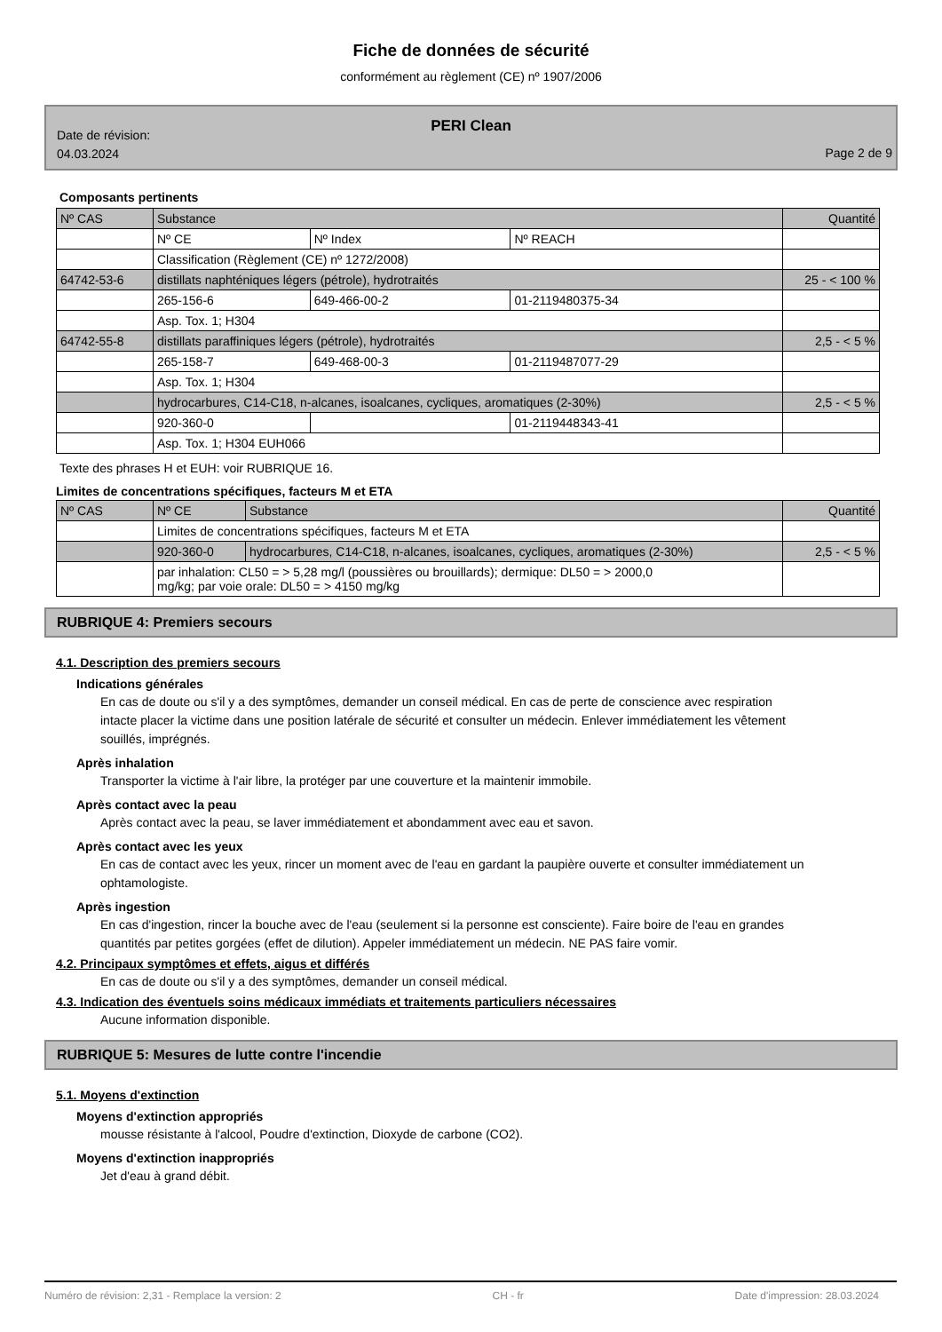Fiche de données de sécurité
conformément au règlement (CE) nº 1907/2006
PERI Clean
Date de révision:
04.03.2024
Page 2 de 9
Composants pertinents
| Nº CAS | Substance | | | Quantité |
| | Nº CE | Nº Index | Nº REACH | |
| | Classification (Règlement (CE) nº 1272/2008) | | | |
| 64742-53-6 | distillats naphténiques légers (pétrole), hydrotraités | | | 25 - < 100 % |
| | 265-156-6 | 649-466-00-2 | 01-2119480375-34 | |
| | Asp. Tox. 1; H304 | | | |
| 64742-55-8 | distillats paraffiniques légers (pétrole), hydrotraités | | | 2,5 - < 5 % |
| | 265-158-7 | 649-468-00-3 | 01-2119487077-29 | |
| | Asp. Tox. 1; H304 | | | |
| | hydrocarbures, C14-C18, n-alcanes, isoalcanes, cycliques, aromatiques (2-30%) | | | 2,5 - < 5 % |
| | 920-360-0 | | 01-2119448343-41 | |
| | Asp. Tox. 1; H304 EUH066 | | | |
Texte des phrases H et EUH: voir RUBRIQUE 16.
Limites de concentrations spécifiques, facteurs M et ETA
| Nº CAS | Nº CE | Substance | Quantité |
| | Limites de concentrations spécifiques, facteurs M et ETA | | |
| | 920-360-0 | hydrocarbures, C14-C18, n-alcanes, isoalcanes, cycliques, aromatiques (2-30%) | 2,5 - < 5 % |
| | par inhalation: CL50 = > 5,28 mg/l (poussières ou brouillards); dermique: DL50 = > 2000,0 mg/kg; par voie orale: DL50 = > 4150 mg/kg | | |
RUBRIQUE 4: Premiers secours
4.1. Description des premiers secours
Indications générales
En cas de doute ou s'il y a des symptômes, demander un conseil médical. En cas de perte de conscience avec respiration intacte placer la victime dans une position latérale de sécurité et consulter un médecin. Enlever immédiatement les vêtement souillés, imprégnés.
Après inhalation
Transporter la victime à l'air libre, la protéger par une couverture et la maintenir immobile.
Après contact avec la peau
Après contact avec la peau, se laver immédiatement et abondamment avec eau et savon.
Après contact avec les yeux
En cas de contact avec les yeux, rincer un moment avec de l'eau en gardant la paupière ouverte et consulter immédiatement un ophtamologiste.
Après ingestion
En cas d'ingestion, rincer la bouche avec de l'eau (seulement si la personne est consciente). Faire boire de l'eau en grandes quantités par petites gorgées (effet de dilution). Appeler immédiatement un médecin. NE PAS faire vomir.
4.2. Principaux symptômes et effets, aigus et différés
En cas de doute ou s'il y a des symptômes, demander un conseil médical.
4.3. Indication des éventuels soins médicaux immédiats et traitements particuliers nécessaires
Aucune information disponible.
RUBRIQUE 5: Mesures de lutte contre l'incendie
5.1. Moyens d'extinction
Moyens d'extinction appropriés
mousse résistante à l'alcool, Poudre d'extinction, Dioxyde de carbone (CO2).
Moyens d'extinction inappropriés
Jet d'eau à grand débit.
Numéro de révision: 2,31 - Remplace la version: 2 CH - fr Date d'impression: 28.03.2024